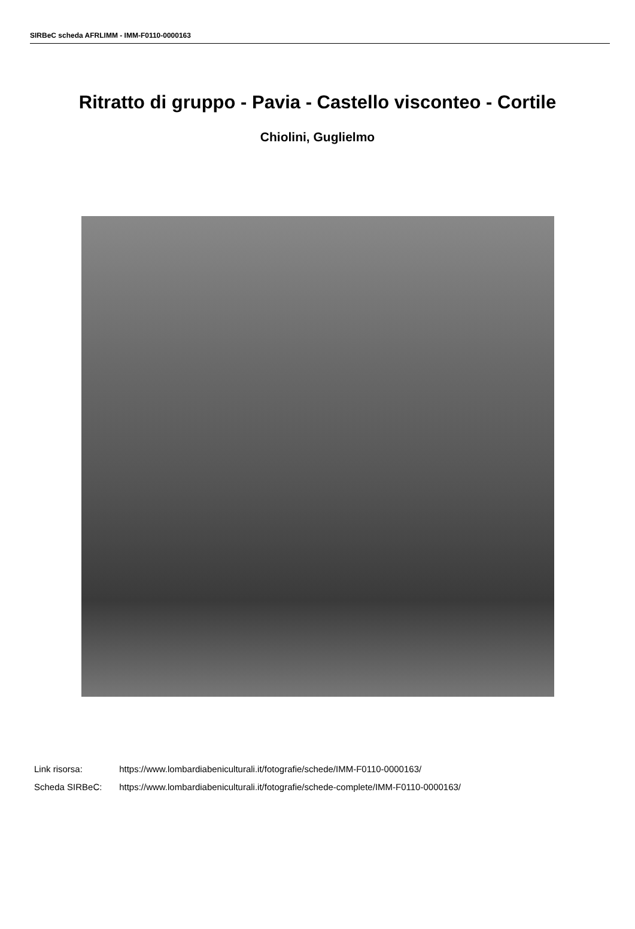SIRBeC scheda AFRLIMM - IMM-F0110-0000163
Ritratto di gruppo - Pavia - Castello visconteo - Cortile
Chiolini, Guglielmo
Link risorsa: https://www.lombardiabeniculturali.it/fotografie/schede/IMM-F0110-0000163/
Scheda SIRBeC: https://www.lombardiabeniculturali.it/fotografie/schede-complete/IMM-F0110-0000163/